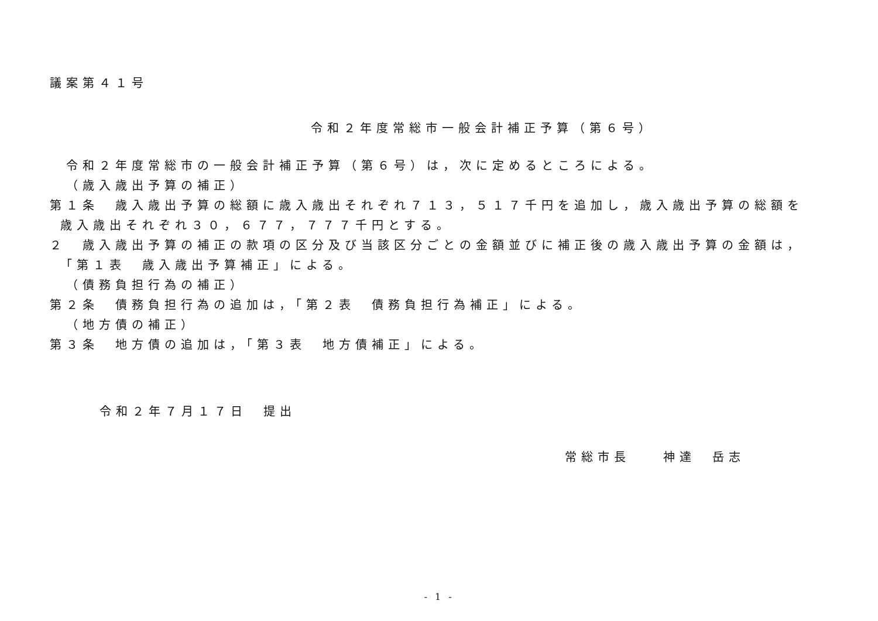議案第４１号
令和２年度常総市一般会計補正予算（第６号）
令和２年度常総市の一般会計補正予算（第６号）は，次に定めるところによる。
（歳入歳出予算の補正）
第１条　歳入歳出予算の総額に歳入歳出それぞれ７１３，５１７千円を追加し，歳入歳出予算の総額を
歳入歳出それぞれ３０，６７７，７７７千円とする。
２　歳入歳出予算の補正の款項の区分及び当該区分ごとの金額並びに補正後の歳入歳出予算の金額は，
「第１表　歳入歳出予算補正」による。
（債務負担行為の補正）
第２条　債務負担行為の追加は，「第２表　債務負担行為補正」による。
（地方債の補正）
第３条　地方債の追加は，「第３表　地方債補正」による。
令和２年７月１７日　提出
常総市長　　神達　岳志
- 1 -